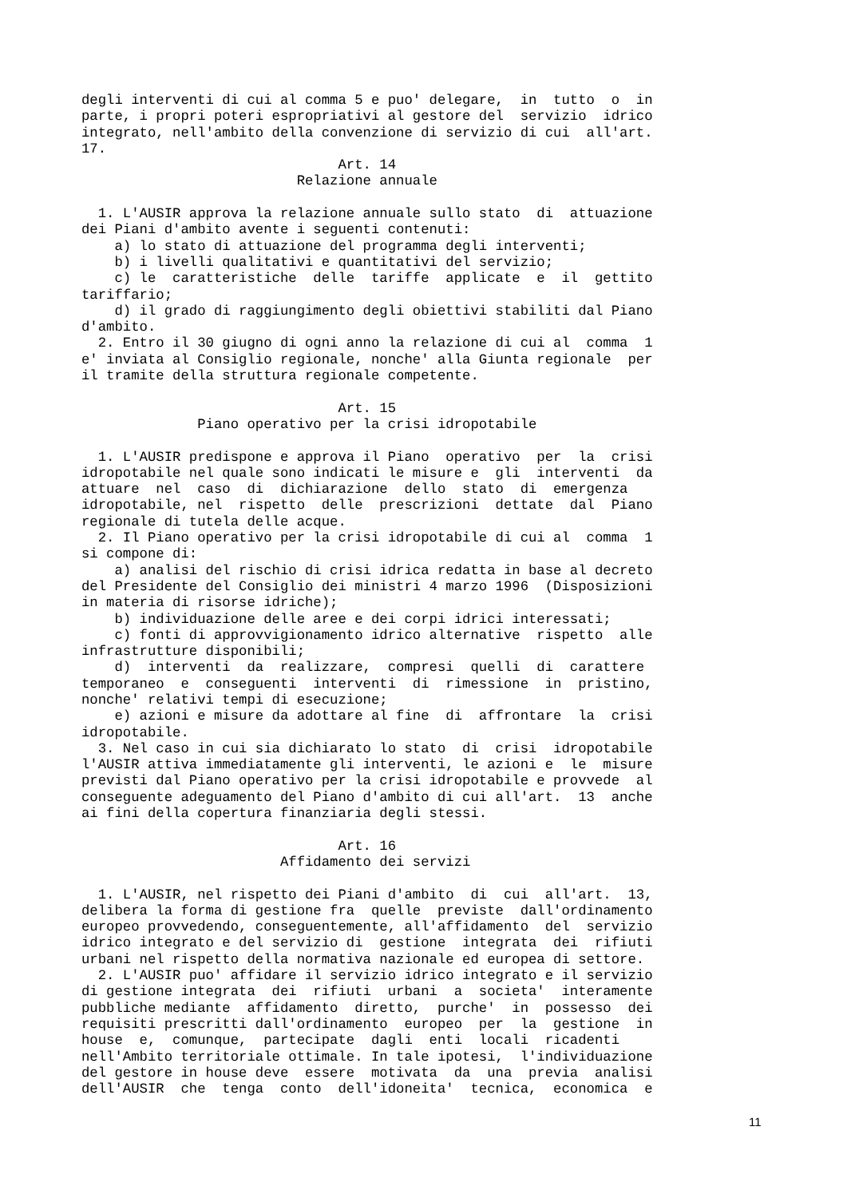degli interventi di cui al comma 5 e puo' delegare,  in  tutto  o  in
parte, i propri poteri espropriativi al gestore del  servizio  idrico
integrato, nell'ambito della convenzione di servizio di cui  all'art.
17.
                               Art. 14
                          Relazione annuale

  1. L'AUSIR approva la relazione annuale sullo stato  di  attuazione
dei Piani d'ambito avente i seguenti contenuti:
    a) lo stato di attuazione del programma degli interventi;
    b) i livelli qualitativi e quantitativi del servizio;
    c) le  caratteristiche  delle  tariffe  applicate  e  il  gettito
tariffario;
    d) il grado di raggiungimento degli obiettivi stabiliti dal Piano
d'ambito.
  2. Entro il 30 giugno di ogni anno la relazione di cui al  comma  1
e' inviata al Consiglio regionale, nonche' alla Giunta regionale  per
il tramite della struttura regionale competente.

                               Art. 15
              Piano operativo per la crisi idropotabile

  1. L'AUSIR predispone e approva il Piano  operativo  per  la  crisi
idropotabile nel quale sono indicati le misure e  gli  interventi  da
attuare  nel  caso  di  dichiarazione  dello  stato  di  emergenza
idropotabile, nel  rispetto  delle  prescrizioni  dettate  dal  Piano
regionale di tutela delle acque.
  2. Il Piano operativo per la crisi idropotabile di cui al  comma  1
si compone di:
    a) analisi del rischio di crisi idrica redatta in base al decreto
del Presidente del Consiglio dei ministri 4 marzo 1996  (Disposizioni
in materia di risorse idriche);
    b) individuazione delle aree e dei corpi idrici interessati;
    c) fonti di approvvigionamento idrico alternative  rispetto  alle
infrastrutture disponibili;
    d)  interventi  da  realizzare,  compresi  quelli  di  carattere
temporaneo  e  conseguenti  interventi  di  rimessione  in  pristino,
nonche' relativi tempi di esecuzione;
    e) azioni e misure da adottare al fine  di  affrontare  la  crisi
idropotabile.
  3. Nel caso in cui sia dichiarato lo stato  di  crisi  idropotabile
l'AUSIR attiva immediatamente gli interventi, le azioni e  le  misure
previsti dal Piano operativo per la crisi idropotabile e provvede  al
conseguente adeguamento del Piano d'ambito di cui all'art.  13  anche
ai fini della copertura finanziaria degli stessi.

                               Art. 16
                        Affidamento dei servizi

  1. L'AUSIR, nel rispetto dei Piani d'ambito  di  cui  all'art.  13,
delibera la forma di gestione fra  quelle  previste  dall'ordinamento
europeo provvedendo, conseguentemente, all'affidamento  del  servizio
idrico integrato e del servizio di  gestione  integrata  dei  rifiuti
urbani nel rispetto della normativa nazionale ed europea di settore.
  2. L'AUSIR puo' affidare il servizio idrico integrato e il servizio
di gestione integrata  dei  rifiuti  urbani  a  societa'  interamente
pubbliche mediante  affidamento  diretto,  purche'  in  possesso  dei
requisiti prescritti dall'ordinamento  europeo  per  la  gestione  in
house  e,  comunque,  partecipate  dagli  enti  locali  ricadenti
nell'Ambito territoriale ottimale. In tale ipotesi,  l'individuazione
del gestore in house deve  essere  motivata  da  una  previa  analisi
dell'AUSIR  che  tenga  conto  dell'idoneita'  tecnica,  economica  e
11